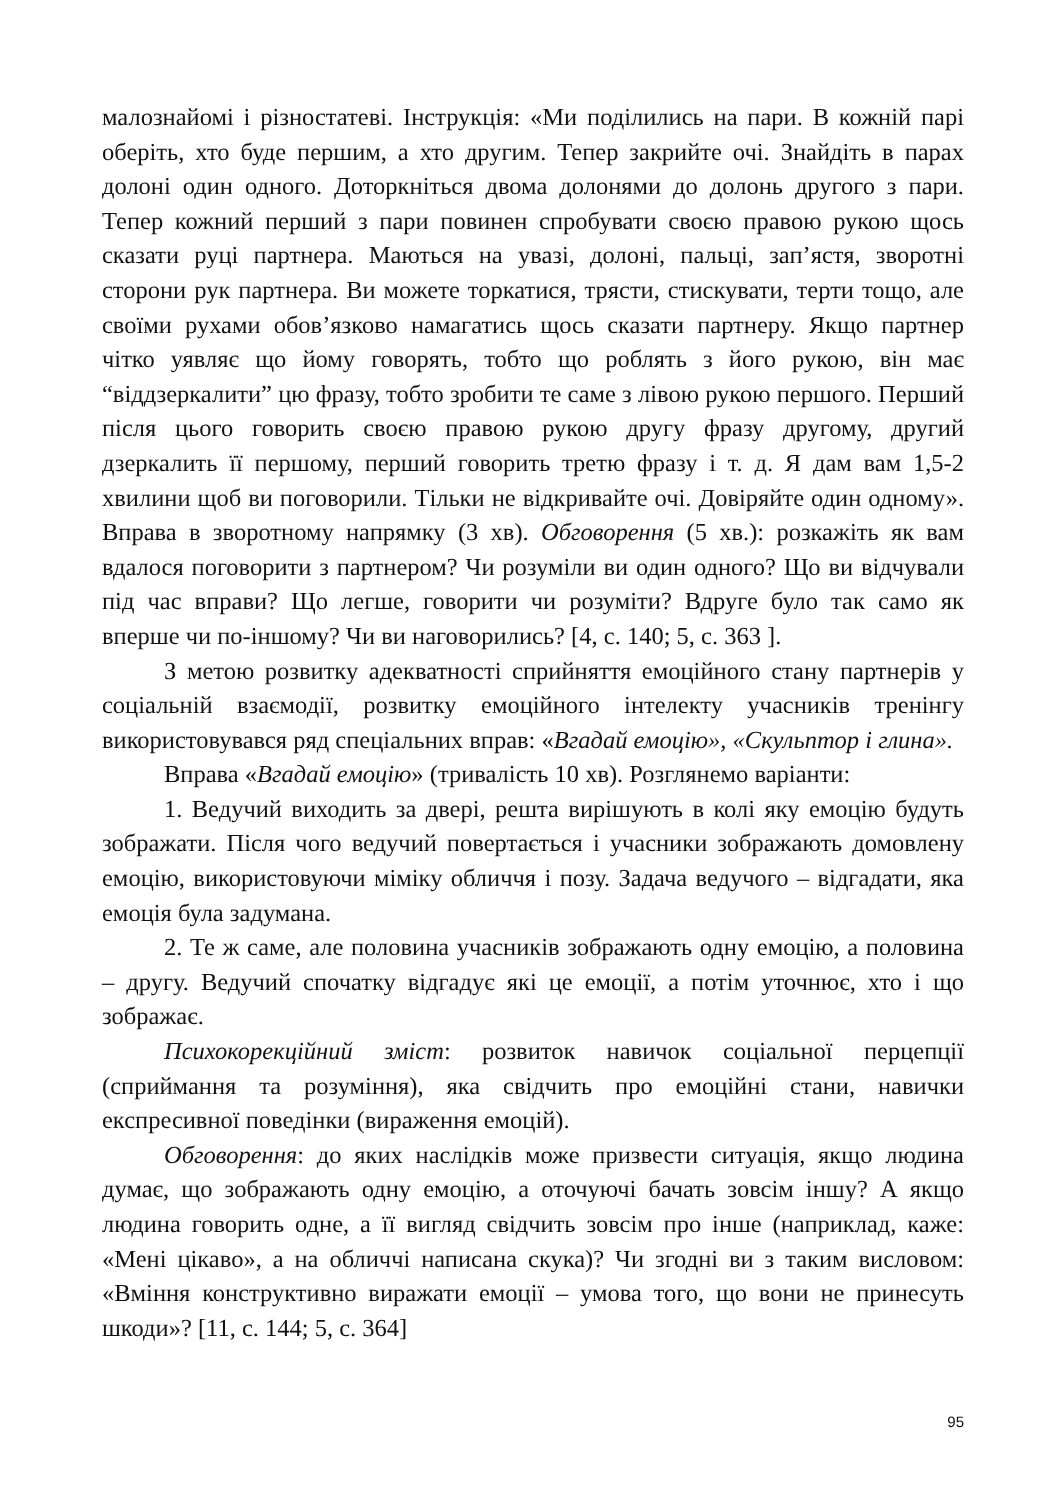малознайомі і різностатеві. Інструкція: «Ми поділились на пари. В кожній парі оберіть, хто буде першим, а хто другим. Тепер закрийте очі. Знайдіть в парах долоні один одного. Доторкніться двома долонями до долонь другого з пари. Тепер кожний перший з пари повинен спробувати своєю правою рукою щось сказати руці партнера. Маються на увазі, долоні, пальці, зап’ястя, зворотні сторони рук партнера. Ви можете торкатися, трясти, стискувати, терти тощо, але своїми рухами обов’язково намагатись щось сказати партнеру. Якщо партнер чітко уявляє що йому говорять, тобто що роблять з його рукою, він має “віддзеркалити” цю фразу, тобто зробити те саме з лівою рукою першого. Перший після цього говорить своєю правою рукою другу фразу другому, другий дзеркалить її першому, перший говорить третю фразу і т. д. Я дам вам 1,5-2 хвилини щоб ви поговорили. Тільки не відкривайте очі. Довіряйте один одному». Вправа в зворотному напрямку (3 хв). Обговорення (5 хв.): розкажіть як вам вдалося поговорити з партнером? Чи розуміли ви один одного? Що ви відчували під час вправи? Що легше, говорити чи розуміти? Вдруге було так само як вперше чи по-іншому? Чи ви наговорились? [4, с. 140; 5, с. 363 ].
З метою розвитку адекватності сприйняття емоційного стану партнерів у соціальній взаємодії, розвитку емоційного інтелекту учасників тренінгу використовувався ряд спеціальних вправ: «Вгадай емоцію», «Скульптор і глина».
Вправа «Вгадай емоцію» (тривалість 10 хв). Розглянемо варіанти:
1. Ведучий виходить за двері, решта вирішують в колі яку емоцію будуть зображати. Після чого ведучий повертається і учасники зображають домовлену емоцію, використовуючи міміку обличчя і позу. Задача ведучого – відгадати, яка емоція була задумана.
2. Те ж саме, але половина учасників зображають одну емоцію, а половина – другу. Ведучий спочатку відгадує які це емоції, а потім уточнює, хто і що зображає.
Психокорекційний зміст: розвиток навичок соціальної перцепції (сприймання та розуміння), яка свідчить про емоційні стани, навички експресивної поведінки (вираження емоцій).
Обговорення: до яких наслідків може призвести ситуація, якщо людина думає, що зображають одну емоцію, а оточуючі бачать зовсім іншу? А якщо людина говорить одне, а її вигляд свідчить зовсім про інше (наприклад, каже: «Мені цікаво», а на обличчі написана скука)? Чи згодні ви з таким висловом: «Вміння конструктивно виражати емоції – умова того, що вони не принесуть шкоди»? [11, с. 144; 5, с. 364]
95